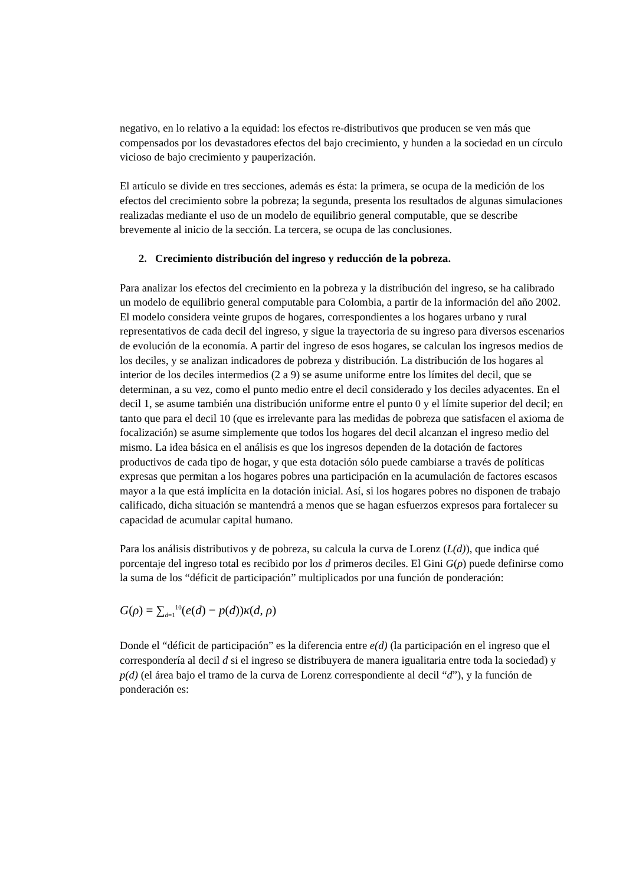negativo, en lo relativo a la equidad: los efectos re-distributivos que producen se ven más que compensados por los devastadores efectos del bajo crecimiento, y hunden a la sociedad en un círculo vicioso de bajo crecimiento y pauperización.
El artículo se divide en tres secciones, además es ésta: la primera, se ocupa de la medición de los efectos del crecimiento sobre la pobreza; la segunda, presenta los resultados de algunas simulaciones realizadas mediante el uso de un modelo de equilibrio general computable, que se describe brevemente al inicio de la sección. La tercera, se ocupa de las conclusiones.
2. Crecimiento distribución del ingreso y reducción de la pobreza.
Para analizar los efectos del crecimiento en la pobreza y la distribución del ingreso, se ha calibrado un modelo de equilibrio general computable para Colombia, a partir de la información del año 2002. El modelo considera veinte grupos de hogares, correspondientes a los hogares urbano y rural representativos de cada decil del ingreso, y sigue la trayectoria de su ingreso para diversos escenarios de evolución de la economía. A partir del ingreso de esos hogares, se calculan los ingresos medios de los deciles, y se analizan indicadores de pobreza y distribución. La distribución de los hogares al interior de los deciles intermedios (2 a 9) se asume uniforme entre los límites del decil, que se determinan, a su vez, como el punto medio entre el decil considerado y los deciles adyacentes. En el decil 1, se asume también una distribución uniforme entre el punto 0 y el límite superior del decil; en tanto que para el decil 10 (que es irrelevante para las medidas de pobreza que satisfacen el axioma de focalización) se asume simplemente que todos los hogares del decil alcanzan el ingreso medio del mismo. La idea básica en el análisis es que los ingresos dependen de la dotación de factores productivos de cada tipo de hogar, y que esta dotación sólo puede cambiarse a través de políticas expresas que permitan a los hogares pobres una participación en la acumulación de factores escasos mayor a la que está implícita en la dotación inicial. Así, si los hogares pobres no disponen de trabajo calificado, dicha situación se mantendrá a menos que se hagan esfuerzos expresos para fortalecer su capacidad de acumular capital humano.
Para los análisis distributivos y de pobreza, su calcula la curva de Lorenz (L(d)), que indica qué porcentaje del ingreso total es recibido por los d primeros deciles. El Gini G(ρ) puede definirse como la suma de los “déficit de participación” multiplicados por una función de ponderación:
G(ρ) = ∑<sub>d=1</sub><sup>10</sup>(e(d) − p(d))κ(d, ρ)
Donde el “déficit de participación” es la diferencia entre e(d) (la participación en el ingreso que el correspondería al decil d si el ingreso se distribuyera de manera igualitaria entre toda la sociedad) y p(d) (el área bajo el tramo de la curva de Lorenz correspondiente al decil “d”), y la función de ponderación es: